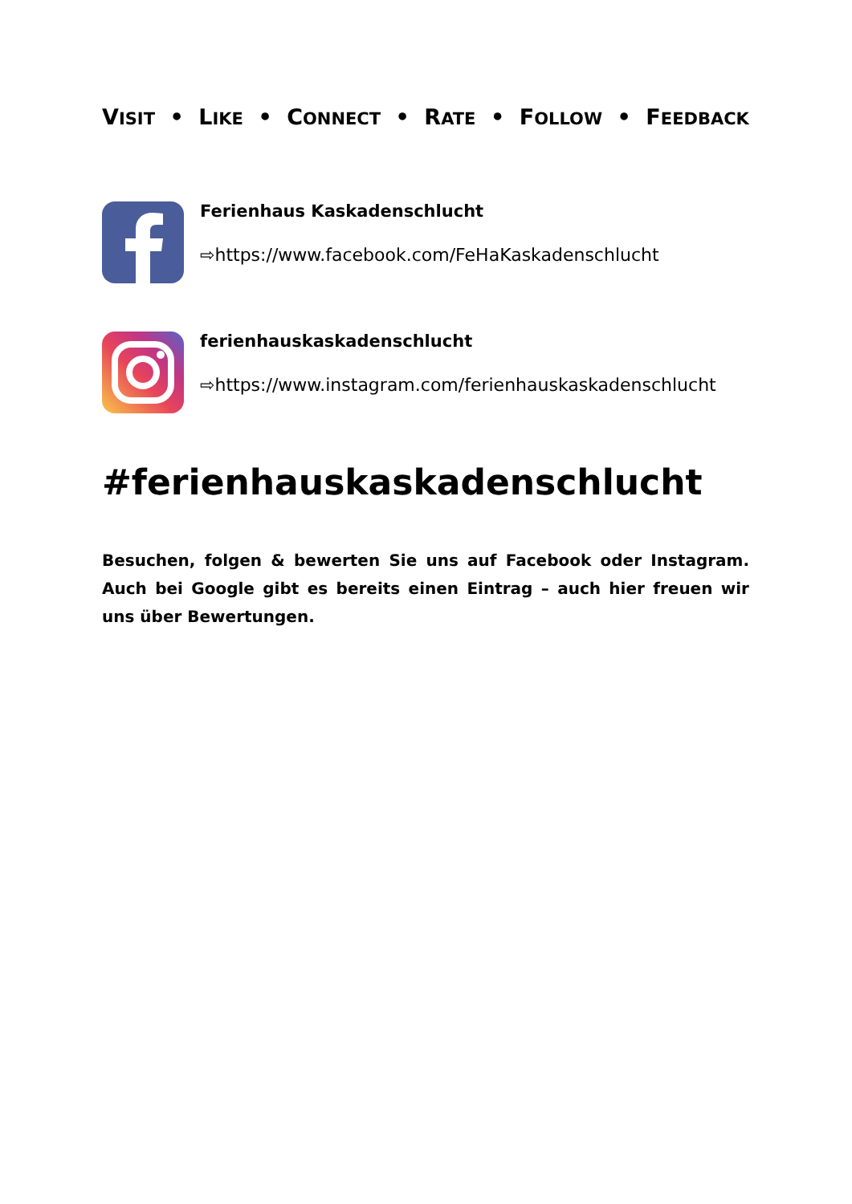VISIT • LIKE • CONNECT • RATE • FOLLOW • FEEDBACK
Ferienhaus Kaskadenschlucht
⇨https://www.facebook.com/FeHaKaskadenschlucht
ferienhauskaskadenschlucht
⇨https://www.instagram.com/ferienhauskaskadenschlucht
#ferienhauskaskadenschlucht
Besuchen, folgen & bewerten Sie uns auf Facebook oder Instagram. Auch bei Google gibt es bereits einen Eintrag – auch hier freuen wir uns über Bewertungen.